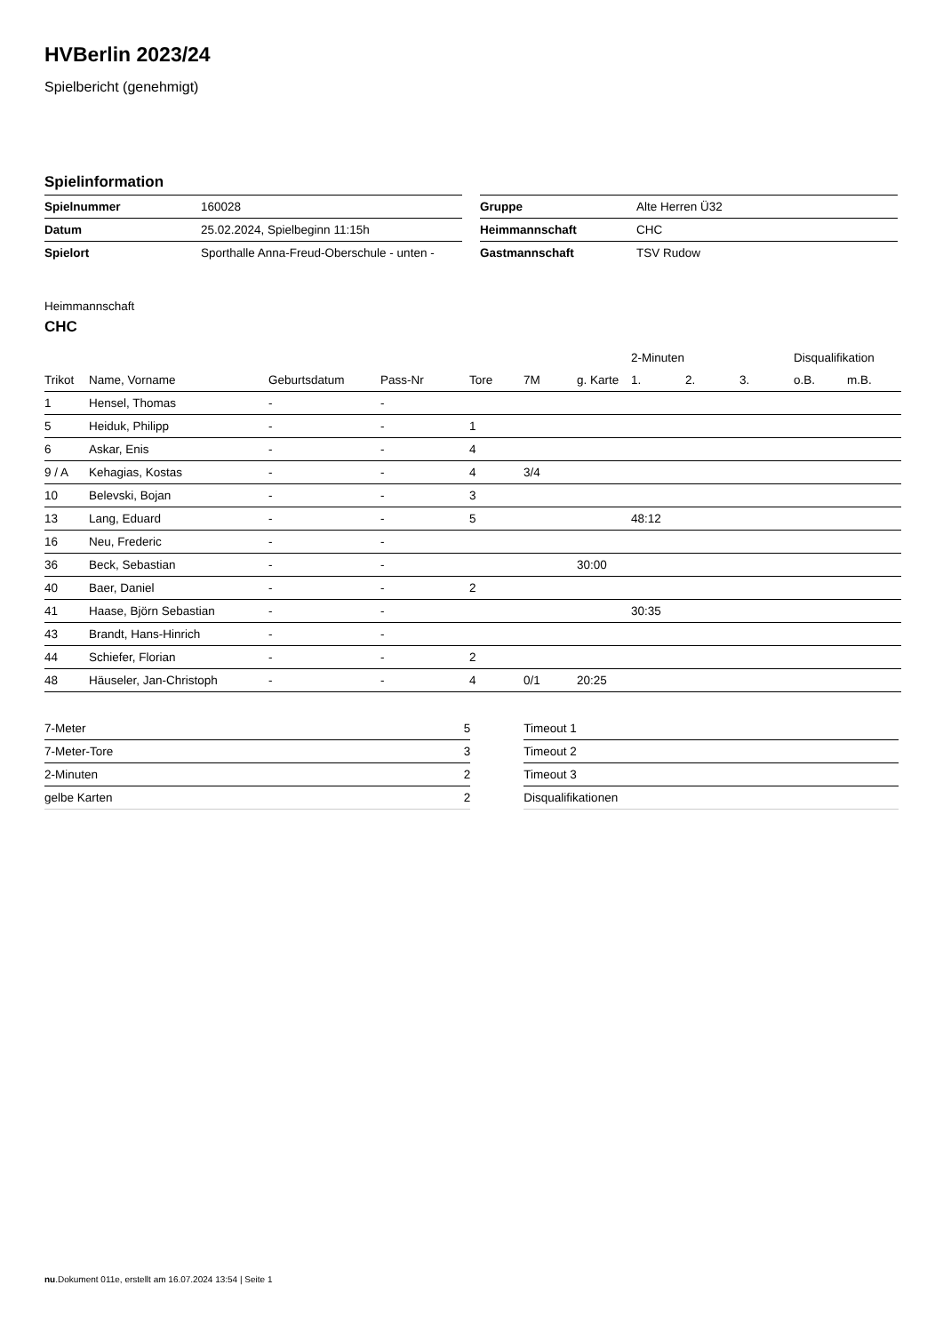HVBerlin 2023/24
Spielbericht (genehmigt)
Spielinformation
| Spielnummer | 160028 |
| Datum | 25.02.2024, Spielbeginn 11:15h |
| Spielort | Sporthalle Anna-Freud-Oberschule - unten - |
| Gruppe | Alte Herren Ü32 |
| Heimmannschaft | CHC |
| Gastmannschaft | TSV Rudow |
Heimmannschaft
CHC
| | | | | | | | 2-Minuten | | | Disqualifikation | |
| --- | --- | --- | --- | --- | --- | --- | --- | --- | --- | --- | --- |
| Trikot | Name, Vorname | Geburtsdatum | Pass-Nr | Tore | 7M | g. Karte | 1. | 2. | 3. | o.B. | m.B. |
| 1 | Hensel, Thomas | - | - | | | | | | | | |
| 5 | Heiduk, Philipp | - | - | 1 | | | | | | | |
| 6 | Askar, Enis | - | - | 4 | | | | | | | |
| 9 / A | Kehagias, Kostas | - | - | 4 | 3/4 | | | | | | |
| 10 | Belevski, Bojan | - | - | 3 | | | | | | | |
| 13 | Lang, Eduard | - | - | 5 | | | 48:12 | | | | |
| 16 | Neu, Frederic | - | - | | | | | | | | |
| 36 | Beck, Sebastian | - | - | | | 30:00 | | | | | |
| 40 | Baer, Daniel | - | - | 2 | | | | | | | |
| 41 | Haase, Björn Sebastian | - | - | | | | 30:35 | | | | |
| 43 | Brandt, Hans-Hinrich | - | - | | | | | | | | |
| 44 | Schiefer, Florian | - | - | 2 | | | | | | | |
| 48 | Häuseler, Jan-Christoph | - | - | 4 | 0/1 | 20:25 | | | | | |
| 7-Meter | 5 |
| 7-Meter-Tore | 3 |
| 2-Minuten | 2 |
| gelbe Karten | 2 |
| Timeout 1 |
| Timeout 2 |
| Timeout 3 |
| Disqualifikationen |
nu.Dokument 011e, erstellt am 16.07.2024 13:54 | Seite 1